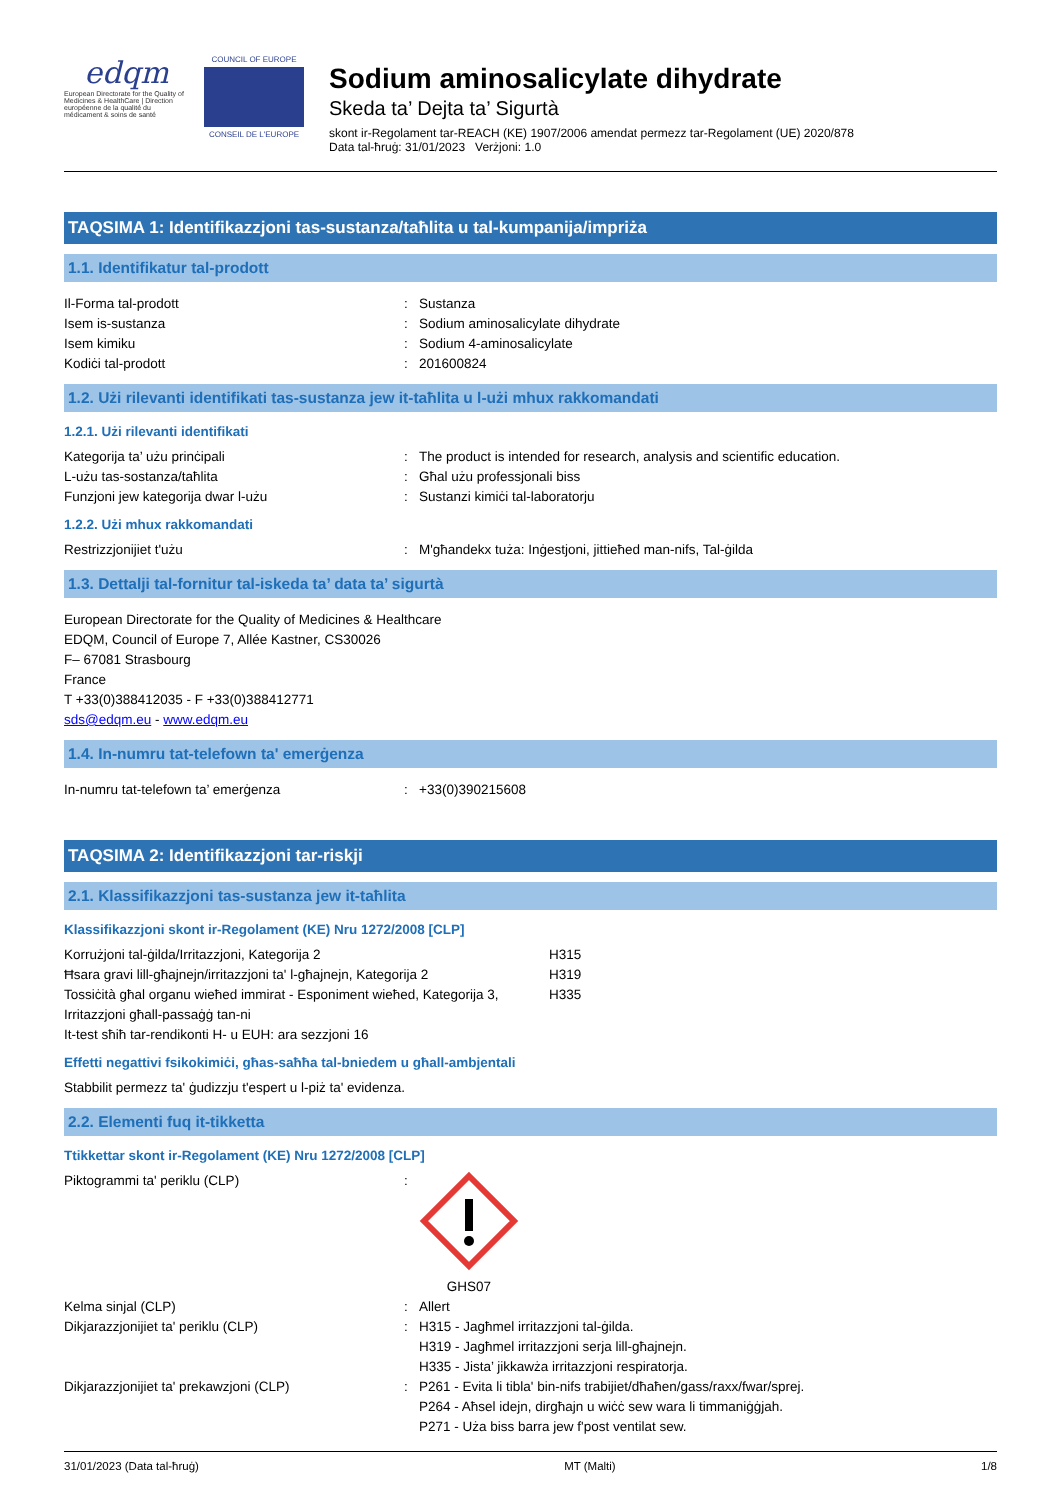edqm
European Directorate for the Quality of Medicines & HealthCare | Direction européenne de la qualité du médicament & soins de santé
COUNCIL OF EUROPE
CONSEIL DE L'EUROPE
Sodium aminosalicylate dihydrate
Skeda ta’ Dejta ta’ Sigurtà
skont ir-Regolament tar-REACH (KE) 1907/2006 amendat permezz tar-Regolament (UE) 2020/878
Data tal-ħruġ: 31/01/2023 Verżjoni: 1.0
TAQSIMA 1: Identifikazzjoni tas-sustanza/taħlita u tal-kumpanija/impriża
1.1. Identifikatur tal-prodott
Il-Forma tal-prodott : Sustanza
Isem is-sustanza : Sodium aminosalicylate dihydrate
Isem kimiku : Sodium 4-aminosalicylate
Kodiċi tal-prodott : 201600824
1.2. Użi rilevanti identifikati tas-sustanza jew it-taħlita u l-użi mhux rakkomandati
1.2.1. Użi rilevanti identifikati
Kategorija ta’ użu prinċipali : The product is intended for research, analysis and scientific education.
L-użu tas-sostanza/taħlita : Għal użu professjonali biss
Funzjoni jew kategorija dwar l-użu : Sustanzi kimiċi tal-laboratorju
1.2.2. Użi mhux rakkomandati
Restrizzjonijiet t'użu : M'għandekx tuża: Inġestjoni, jittieħed man-nifs, Tal-ġilda
1.3. Dettalji tal-fornitur tal-iskeda ta’ data ta’ sigurtà
European Directorate for the Quality of Medicines & Healthcare
EDQM, Council of Europe 7, Allée Kastner, CS30026
F– 67081 Strasbourg
France
T +33(0)388412035 - F +33(0)388412771
sds@edqm.eu - www.edqm.eu
1.4. In-numru tat-telefown ta' emerġenza
In-numru tat-telefown ta’ emerġenza : +33(0)390215608
TAQSIMA 2: Identifikazzjoni tar-riskji
2.1. Klassifikazzjoni tas-sustanza jew it-taħlita
Klassifikazzjoni skont ir-Regolament (KE) Nru 1272/2008 [CLP]
Korrużjoni tal-ġilda/Irritazzjoni, Kategorija 2 H315
Ħsara gravi lill-għajnejn/irritazzjoni ta' l-għajnejn, Kategorija 2
H319
Tossiċità għal organu wieħed immirat - Esponiment wieħed, Kategorija 3, Irritazzjoni għall-passaġġ tan-ni
H335
It-test sħiħ tar-rendikonti H- u EUH: ara sezzjoni 16
Effetti negattivi fsikokimiċi, għas-saħħa tal-bniedem u għall-ambjentali
Stabbilit permezz ta' ġudizzju t'espert u l-piż ta' evidenza.
2.2. Elementi fuq it-tikketta
Ttikkettar skont ir-Regolament (KE) Nru 1272/2008 [CLP]
Piktogrammi ta' periklu (CLP) : GHS07
Kelma sinjal (CLP) : Allert
Dikjarazzjonijiet ta' periklu (CLP) : H315 - Jagħmel irritazzjoni tal-ġilda.
H319 - Jagħmel irritazzjoni serja lill-għajnejn.
H335 - Jista’ jikkawża irritazzjoni respiratorja.
Dikjarazzjonijiet ta' prekawzjoni (CLP) : P261 - Evita li tibla' bin-nifs trabijiet/dħaħen/gass/raxx/fwar/sprej.
P264 - Aħsel idejn, dirgħajn u wiċċ sew wara li timmaniġġjah.
P271 - Uża biss barra jew f'post ventilat sew.
31/01/2023 (Data tal-ħruġ) MT (Malti) 1/8